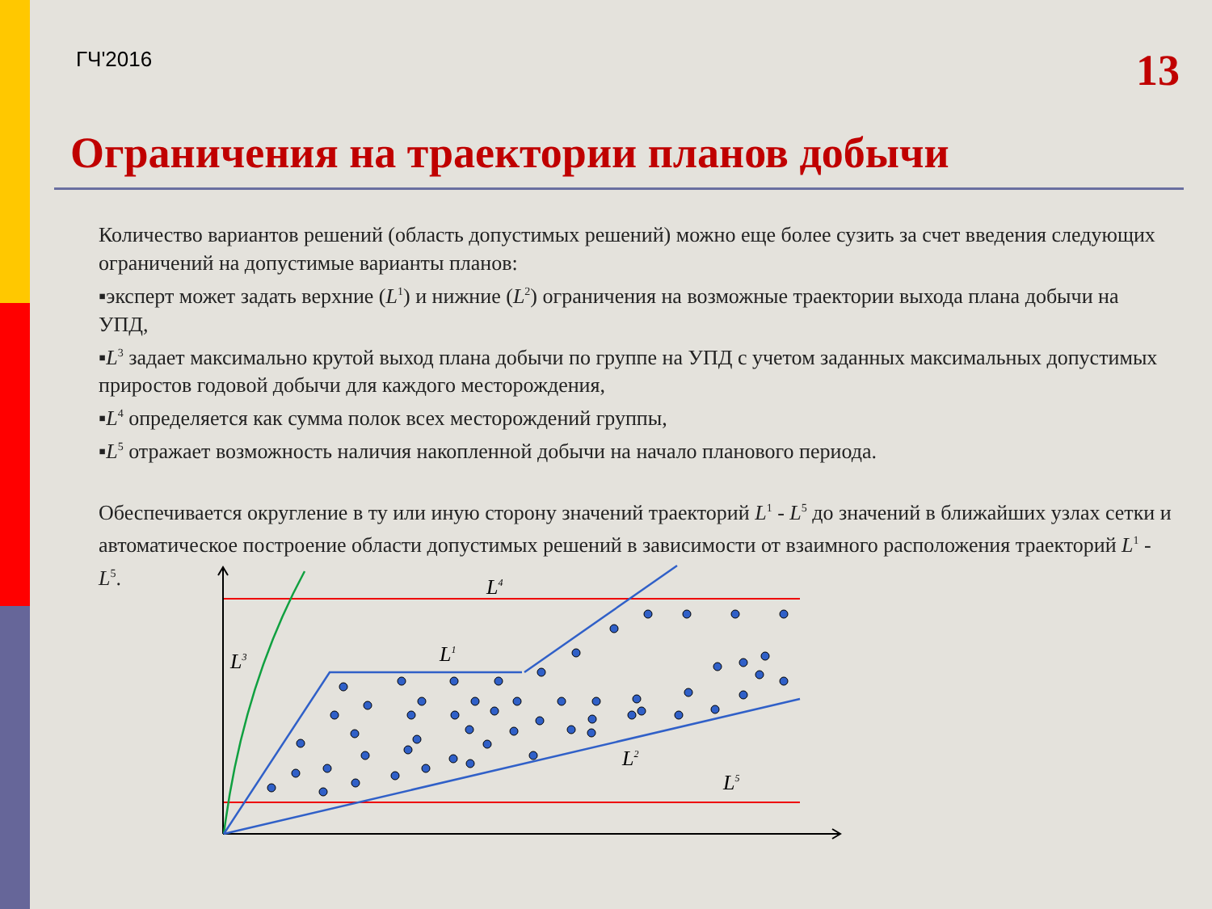ГЧ'2016
13
Ограничения на траектории планов добычи
Количество вариантов решений (область допустимых решений) можно еще более сузить за счет введения следующих ограничений на допустимые варианты планов:
▪эксперт может задать верхние (L<sup>1</sup>) и нижние (L<sup>2</sup>) ограничения на возможные траектории выхода плана добычи на УПД,
▪L<sup>3</sup> задает максимально крутой выход плана добычи по группе на УПД с учетом заданных максимальных допустимых приростов годовой добычи для каждого месторождения,
▪L<sup>4</sup> определяется как сумма полок всех месторождений группы,
▪L<sup>5</sup> отражает возможность наличия накопленной добычи на начало планового периода.
Обеспечивается округление в ту или иную сторону значений траекторий L<sup>1</sup> - L<sup>5</sup> до значений в ближайших узлах сетки и автоматическое построение области допустимых решений в зависимости от взаимного расположения траекторий L<sup>1</sup> - L<sup>5</sup>.
L4
L3
L1
L2
L5